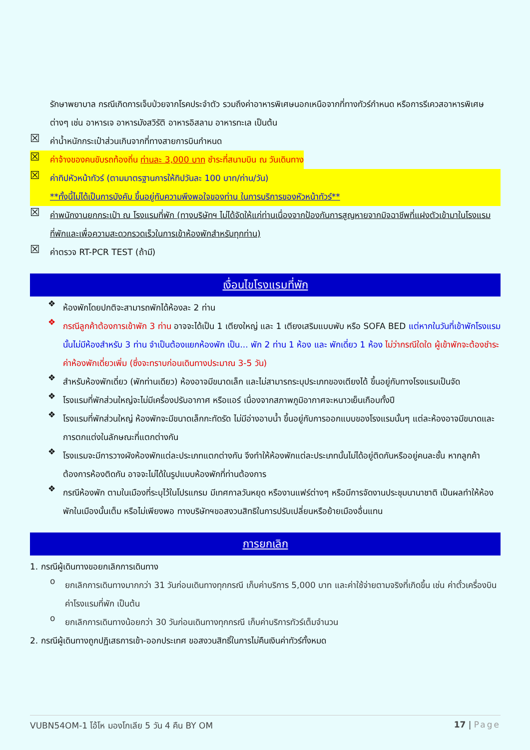รักษาพยาบาล กรณีเกิดการเจ็บป่วยจากโรคประจำตัว รวมถึงค่าอาหารพิเศษนอกเหนือจากที่ทางทัวร์กำหนด หรือการรีเควสอาหารพิเศษต่างๆ เช่น อาหารเจ อาหารมังสวิรัติ อาหารอิสลาม อาหารทะเล เป็นต้น
☒
ค่าน้ำหนักกระเป๋าส่วนเกินจากที่ทางสายการบินกำหนด
☒
ค่าจ้างของคนขับรถท้องถิ่น ท่านละ 3,000 บาท ชำระที่สนามบิน ณ วันเดินทาง
☒
ค่าทิปหัวหน้าทัวร์ (ตามมาตรฐานการให้ทิปวันละ 100 บาท/ท่าน/วัน)
**ทั้งนี้ไม่ได้เป็นการบังคับ ขึ้นอยู่กับความพึงพอใจของท่าน ในการบริการของหัวหน้าทัวร์**
☒
ค่าพนักงานยกกระเป๋า ณ โรงแรมที่พัก (ทางบริษัทฯ ไม่ได้จัดให้แก่ท่านเนื่องจากป้องกันการสูญหายจากมิจฉาชีพที่แฝงตัวเข้ามาในโรงแรมที่พักและเพื่อความสะดวกรวดเร็วในการเข้าห้องพักสำหรับทุกท่าน)
☒
ค่าตรวจ RT-PCR TEST (ถ้ามี)
เงื่อนไขโรงแรมที่พัก
❖
ห้องพักโดยปกติจะสามารถพักได้ห้องละ 2 ท่าน
❖
กรณีลูกค้าต้องการเข้าพัก 3 ท่าน อาจจะได้เป็น 1 เตียงใหญ่ และ 1 เตียงเสริมแบบพับ หรือ SOFA BED แต่หากในวันที่เข้าพักโรงแรมนั้นไม่มีห้องสำหรับ 3 ท่าน จำเป็นต้องแยกห้องพัก เป็น... พัก 2 ท่าน 1 ห้อง และ พักเดี่ยว 1 ห้อง ไม่ว่ากรณีใดใด ผู้เข้าพักจะต้องชำระค่าห้องพักเดี่ยวเพิ่ม (ซึ่งจะทราบก่อนเดินทางประมาณ 3-5 วัน)
❖
สำหรับห้องพักเดี่ยว (พักท่านเดียว) ห้องอาจมีขนาดเล็ก และไม่สามารถระบุประเภทของเตียงได้ ขึ้นอยู่กับทางโรงแรมเป็นจัด
❖
โรงแรมที่พักส่วนใหญ่จะไม่มีเครื่องปรับอากาศ หรือแอร์ เนื่องจากสภาพภูมิอากาศจะหนาวเย็นเกือบทั้งปี
❖
โรงแรมที่พักส่วนใหญ่ ห้องพักจะมีขนาดเล็กกะทัดรัด ไม่มีอ่างอาบน้ำ ขึ้นอยู่กับการออกแบบของโรงแรมนั้นๆ แต่ละห้องอาจมีขนาดและการตกแต่งในลักษณะที่แตกต่างกัน
❖
โรงแรมจะมีการวางผังห้องพักแต่ละประเภทแตกต่างกัน จึงทำให้ห้องพักแต่ละประเภทนั้นไม่ได้อยู่ติดกันหรืออยู่คนละชั้น หากลูกค้าต้องการห้องติดกัน อาจจะไม่ได้ในรูปแบบห้องพักที่ท่านต้องการ
❖
กรณีห้องพัก ตามในเมืองที่ระบุไว้ในโปรแกรม มีเทศกาลวันหยุด หรืองานแฟร์ต่างๆ หรือมีการจัดงานประชุมนานาชาติ เป็นผลทำให้ห้องพักในเมืองนั้นเต็ม หรือไม่เพียงพอ ทางบริษัทฯขอสงวนสิทธิในการปรับเปลี่ยนหรือย้ายเมืองอื่นแทน
การยกเลิก
1. กรณีผู้เดินทางขอยกเลิกการเดินทาง
o
ยกเลิกการเดินทางมากกว่า 31 วันก่อนเดินทางทุกกรณี เก็บค่าบริการ 5,000 บาท และค่าใช้จ่ายตามจริงที่เกิดขึ้น เช่น ค่าตั๋วเครื่องบิน ค่าโรงแรมที่พัก เป็นต้น
o
ยกเลิกการเดินทางน้อยกว่า 30 วันก่อนเดินทางทุกกรณี เก็บค่าบริการทัวร์เต็มจำนวน
2. กรณีผู้เดินทางถูกปฏิเสธการเข้า-ออกประเทศ ขอสงวนสิทธิ์ในการไม่คืนเงินค่าทัวร์ทั้งหมด
VUBN54OM-1 โอ้โห มองโกเลีย 5 วัน 4 คืน BY OM 17 | Page